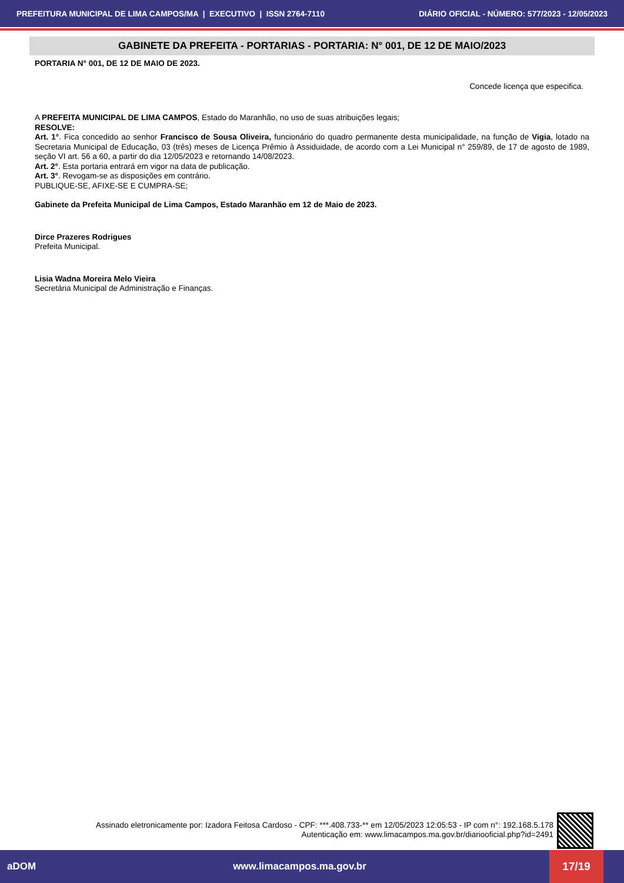PREFEITURA MUNICIPAL DE LIMA CAMPOS/MA | EXECUTIVO | ISSN 2764-7110 DIÁRIO OFICIAL - NÚMERO: 577/2023 - 12/05/2023
GABINETE DA PREFEITA - PORTARIAS - PORTARIA: N° 001, DE 12 DE MAIO/2023
PORTARIA N° 001, DE 12 DE MAIO DE 2023.
Concede licença que especifica.
A PREFEITA MUNICIPAL DE LIMA CAMPOS, Estado do Maranhão, no uso de suas atribuições legais;
RESOLVE:
Art. 1°. Fica concedido ao senhor Francisco de Sousa Oliveira, funcionário do quadro permanente desta municipalidade, na função de Vigia, lotado na Secretaria Municipal de Educação, 03 (três) meses de Licença Prêmio à Assiduidade, de acordo com a Lei Municipal n° 259/89, de 17 de agosto de 1989, seção VI art. 56 a 60, a partir do dia 12/05/2023 e retornando 14/08/2023.
Art. 2°. Esta portaria entrará em vigor na data de publicação.
Art. 3°. Revogam-se as disposições em contrário.
PUBLIQUE-SE, AFIXE-SE E CUMPRA-SE;
Gabinete da Prefeita Municipal de Lima Campos, Estado Maranhão em 12 de Maio de 2023.
Dirce Prazeres Rodrigues
Prefeita Municipal.
Lisia Wadna Moreira Melo Vieira
Secretária Municipal de Administração e Finanças.
Assinado eletronicamente por: Izadora Feitosa Cardoso - CPF: ***.408.733-** em 12/05/2023 12:05:53 - IP com n°: 192.168.5.178
Autenticação em: www.limacampos.ma.gov.br/diariooficial.php?id=2491
aDOM www.limacampos.ma.gov.br 17/19